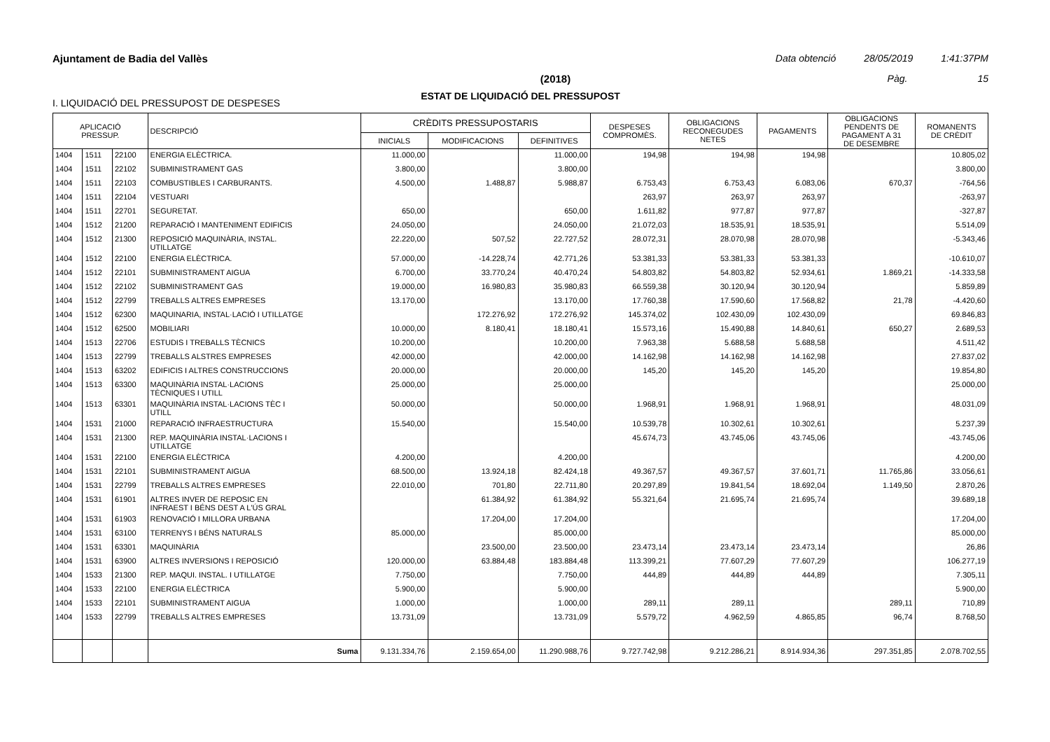Ajuntament de Badia del Vallès Data obtenció 28/05/2019 1:41:37PM
(2018) Pàg. 15
ESTAT DE LIQUIDACIÓ DEL PRESSUPOST
I. LIQUIDACIÓ DEL PRESSUPOST DE DESPESES
| APLICACIÓ PRESSUP. | | | DESCRIPCIÓ | CRÈDITS PRESSUPOSTARIS | | | DESPESES COMPROMÈS. | OBLIGACIONS RECONEGUDES NETES | PAGAMENTS | OBLIGACIONS PENDENTS DE PAGAMENT A 31 DE DESEMBRE | ROMANENTS DE CRÈDIT |
| --- | --- | --- | --- | --- | --- | --- | --- | --- | --- | --- | --- |
| | | | | INICIALS | MODIFICACIONS | DEFINITIVES | | | | | |
| 1404 | 1511 | 22100 | ENERGIA ELÈCTRICA. | 11.000,00 | | 11.000,00 | 194,98 | 194,98 | 194,98 | | 10.805,02 |
| 1404 | 1511 | 22102 | SUBMINISTRAMENT GAS | 3.800,00 | | 3.800,00 | | | | | 3.800,00 |
| 1404 | 1511 | 22103 | COMBUSTIBLES I CARBURANTS. | 4.500,00 | 1.488,87 | 5.988,87 | 6.753,43 | 6.753,43 | 6.083,06 | 670,37 | -764,56 |
| 1404 | 1511 | 22104 | VESTUARI | | | | 263,97 | 263,97 | 263,97 | | -263,97 |
| 1404 | 1511 | 22701 | SEGURETAT. | 650,00 | | 650,00 | 1.611,82 | 977,87 | 977,87 | | -327,87 |
| 1404 | 1512 | 21200 | REPARACIÓ I MANTENIMENT EDIFICIS | 24.050,00 | | 24.050,00 | 21.072,03 | 18.535,91 | 18.535,91 | | 5.514,09 |
| 1404 | 1512 | 21300 | REPOSICIÓ MAQUINÀRIA, INSTAL. UTILLATGE | 22.220,00 | 507,52 | 22.727,52 | 28.072,31 | 28.070,98 | 28.070,98 | | -5.343,46 |
| 1404 | 1512 | 22100 | ENERGIA ELÈCTRICA. | 57.000,00 | -14.228,74 | 42.771,26 | 53.381,33 | 53.381,33 | 53.381,33 | | -10.610,07 |
| 1404 | 1512 | 22101 | SUBMINISTRAMENT AIGUA | 6.700,00 | 33.770,24 | 40.470,24 | 54.803,82 | 54.803,82 | 52.934,61 | 1.869,21 | -14.333,58 |
| 1404 | 1512 | 22102 | SUBMINISTRAMENT GAS | 19.000,00 | 16.980,83 | 35.980,83 | 66.559,38 | 30.120,94 | 30.120,94 | | 5.859,89 |
| 1404 | 1512 | 22799 | TREBALLS ALTRES EMPRESES | 13.170,00 | | 13.170,00 | 17.760,38 | 17.590,60 | 17.568,82 | 21,78 | -4.420,60 |
| 1404 | 1512 | 62300 | MAQUINARIA, INSTAL·LACIÓ I UTILLATGE | | 172.276,92 | 172.276,92 | 145.374,02 | 102.430,09 | 102.430,09 | | 69.846,83 |
| 1404 | 1512 | 62500 | MOBILIARI | 10.000,00 | 8.180,41 | 18.180,41 | 15.573,16 | 15.490,88 | 14.840,61 | 650,27 | 2.689,53 |
| 1404 | 1513 | 22706 | ESTUDIS I TREBALLS TÈCNICS | 10.200,00 | | 10.200,00 | 7.963,38 | 5.688,58 | 5.688,58 | | 4.511,42 |
| 1404 | 1513 | 22799 | TREBALLS ALSTRES EMPRESES | 42.000,00 | | 42.000,00 | 14.162,98 | 14.162,98 | 14.162,98 | | 27.837,02 |
| 1404 | 1513 | 63202 | EDIFICIS I ALTRES CONSTRUCCIONS | 20.000,00 | | 20.000,00 | 145,20 | 145,20 | 145,20 | | 19.854,80 |
| 1404 | 1513 | 63300 | MAQUINÀRIA INSTAL·LACIONS TÈCNIQUES I UTILL | 25.000,00 | | 25.000,00 | | | | | 25.000,00 |
| 1404 | 1513 | 63301 | MAQUINÀRIA INSTAL·LACIONS TÈC I UTILL | 50.000,00 | | 50.000,00 | 1.968,91 | 1.968,91 | 1.968,91 | | 48.031,09 |
| 1404 | 1531 | 21000 | REPARACIÓ INFRAESTRUCTURA | 15.540,00 | | 15.540,00 | 10.539,78 | 10.302,61 | 10.302,61 | | 5.237,39 |
| 1404 | 1531 | 21300 | REP. MAQUINÀRIA INSTAL·LACIONS I UTILLATGE | | | | 45.674,73 | 43.745,06 | 43.745,06 | | -43.745,06 |
| 1404 | 1531 | 22100 | ENERGIA ELÈCTRICA | 4.200,00 | | 4.200,00 | | | | | 4.200,00 |
| 1404 | 1531 | 22101 | SUBMINISTRAMENT AIGUA | 68.500,00 | 13.924,18 | 82.424,18 | 49.367,57 | 49.367,57 | 37.601,71 | 11.765,86 | 33.056,61 |
| 1404 | 1531 | 22799 | TREBALLS ALTRES EMPRESES | 22.010,00 | 701,80 | 22.711,80 | 20.297,89 | 19.841,54 | 18.692,04 | 1.149,50 | 2.870,26 |
| 1404 | 1531 | 61901 | ALTRES INVER DE REPOSIC EN INFRAEST I BÉNS DEST A L'ÚS GRAL | | 61.384,92 | 61.384,92 | 55.321,64 | 21.695,74 | 21.695,74 | | 39.689,18 |
| 1404 | 1531 | 61903 | RENOVACIÓ I MILLORA URBANA | | 17.204,00 | 17.204,00 | | | | | 17.204,00 |
| 1404 | 1531 | 63100 | TERRENYS I BÉNS NATURALS | 85.000,00 | | 85.000,00 | | | | | 85.000,00 |
| 1404 | 1531 | 63301 | MAQUINÀRIA | | 23.500,00 | 23.500,00 | 23.473,14 | 23.473,14 | 23.473,14 | | 26,86 |
| 1404 | 1531 | 63900 | ALTRES INVERSIONS I REPOSICIÓ | 120.000,00 | 63.884,48 | 183.884,48 | 113.399,21 | 77.607,29 | 77.607,29 | | 106.277,19 |
| 1404 | 1533 | 21300 | REP. MAQUI. INSTAL. I UTILLATGE | 7.750,00 | | 7.750,00 | 444,89 | 444,89 | 444,89 | | 7.305,11 |
| 1404 | 1533 | 22100 | ENERGIA ELÈCTRICA | 5.900,00 | | 5.900,00 | | | | | 5.900,00 |
| 1404 | 1533 | 22101 | SUBMINISTRAMENT AIGUA | 1.000,00 | | 1.000,00 | 289,11 | 289,11 | | 289,11 | 710,89 |
| 1404 | 1533 | 22799 | TREBALLS ALTRES EMPRESES | 13.731,09 | | 13.731,09 | 5.579,72 | 4.962,59 | 4.865,85 | 96,74 | 8.768,50 |
| | | | Suma | 9.131.334,76 | 2.159.654,00 | 11.290.988,76 | 9.727.742,98 | 9.212.286,21 | 8.914.934,36 | 297.351,85 | 2.078.702,55 |